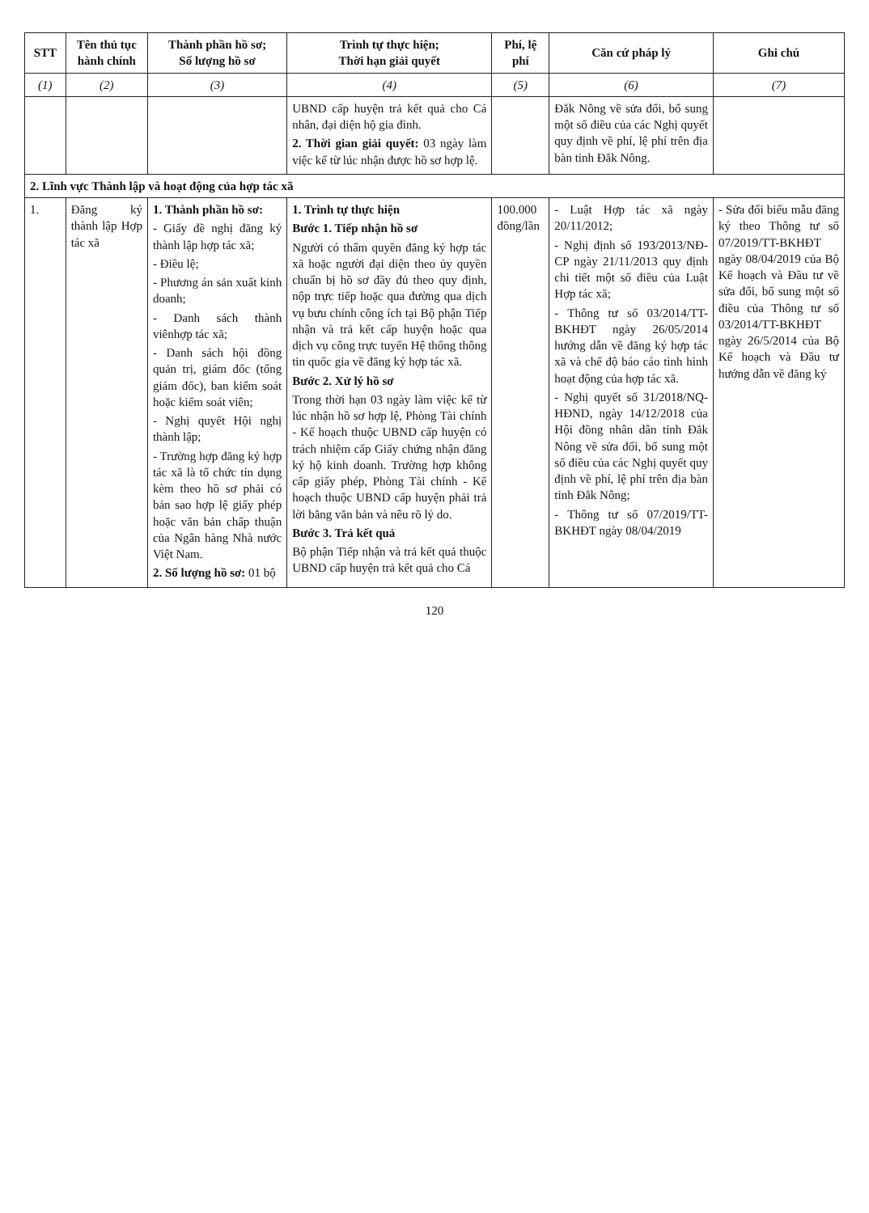| STT | Tên thủ tục hành chính | Thành phần hồ sơ; Số lượng hồ sơ | Trình tự thực hiện; Thời hạn giải quyết | Phí, lệ phí | Căn cứ pháp lý | Ghi chú |
| --- | --- | --- | --- | --- | --- | --- |
| (1) | (2) | (3) | (4) | (5) | (6) | (7) |
| | | | UBND cấp huyện trả kết quả cho Cá nhân, đại diện hộ gia đình. 2. Thời gian giải quyết: 03 ngày làm việc kể từ lúc nhận được hồ sơ hợp lệ. | | Đắk Nông về sửa đổi, bổ sung một số điều của các Nghị quyết quy định về phí, lệ phí trên địa bàn tỉnh Đắk Nông. | |
| 2. Lĩnh vực Thành lập và hoạt động của hợp tác xã | | | | | | |
| 1. | Đăng ký thành lập Hợp tác xã | 1. Thành phần hồ sơ: - Giấy đề nghị đăng ký thành lập hợp tác xã; - Điều lệ; - Phương án sản xuất kinh doanh; - Danh sách thành viênhợp tác xã; - Danh sách hội đồng quản trị, giám đốc (tổng giám đốc), ban kiểm soát hoặc kiểm soát viên; - Nghị quyết Hội nghị thành lập; - Trường hợp đăng ký hợp tác xã là tổ chức tín dụng kèm theo hồ sơ phải có bản sao hợp lệ giấy phép hoặc văn bản chấp thuận của Ngân hàng Nhà nước Việt Nam. 2. Số lượng hồ sơ: 01 bộ | 1. Trình tự thực hiện Bước 1. Tiếp nhận hồ sơ Người có thẩm quyền đăng ký hợp tác xã hoặc người đại diện theo ủy quyền chuẩn bị hồ sơ đầy đủ theo quy định, nộp trực tiếp hoặc qua đường qua dịch vụ bưu chính công ích tại Bộ phận Tiếp nhận và trả kết cấp huyện hoặc qua dịch vụ công trực tuyến Hệ thống thông tin quốc gia về đăng ký hợp tác xã. Bước 2. Xử lý hồ sơ Trong thời hạn 03 ngày làm việc kể từ lúc nhận hồ sơ hợp lệ, Phòng Tài chính - Kế hoạch thuộc UBND cấp huyện có trách nhiệm cấp Giấy chứng nhận đăng ký hộ kinh doanh. Trường hợp không cấp giấy phép, Phòng Tài chính - Kế hoạch thuộc UBND cấp huyện phải trả lời bằng văn bản và nêu rõ lý do. Bước 3. Trả kết quả Bộ phận Tiếp nhận và trả kết quả thuộc UBND cấp huyện trả kết quả cho Cá | 100.000 đồng/lần | - Luật Hợp tác xã ngày 20/11/2012; - Nghị định số 193/2013/NĐ-CP ngày 21/11/2013 quy định chi tiết một số điều của Luật Hợp tác xã; - Thông tư số 03/2014/TT-BKHĐT ngày 26/05/2014 hướng dẫn về đăng ký hợp tác xã và chế độ báo cáo tình hình hoạt động của hợp tác xã. - Nghị quyết số 31/2018/NQ-HĐND, ngày 14/12/2018 của Hội đồng nhân dân tỉnh Đắk Nông về sửa đổi, bổ sung một số điều của các Nghị quyết quy định về phí, lệ phí trên địa bàn tỉnh Đắk Nông; - Thông tư số 07/2019/TT-BKHĐT ngày 08/04/2019 | - Sửa đổi biểu mẫu đăng ký theo Thông tư số 07/2019/TT-BKHĐT ngày 08/04/2019 của Bộ Kế hoạch và Đầu tư về sửa đổi, bổ sung một số điều của Thông tư số 03/2014/TT-BKHĐT ngày 26/5/2014 của Bộ Kế hoạch và Đầu tư hướng dẫn về đăng ký |
120